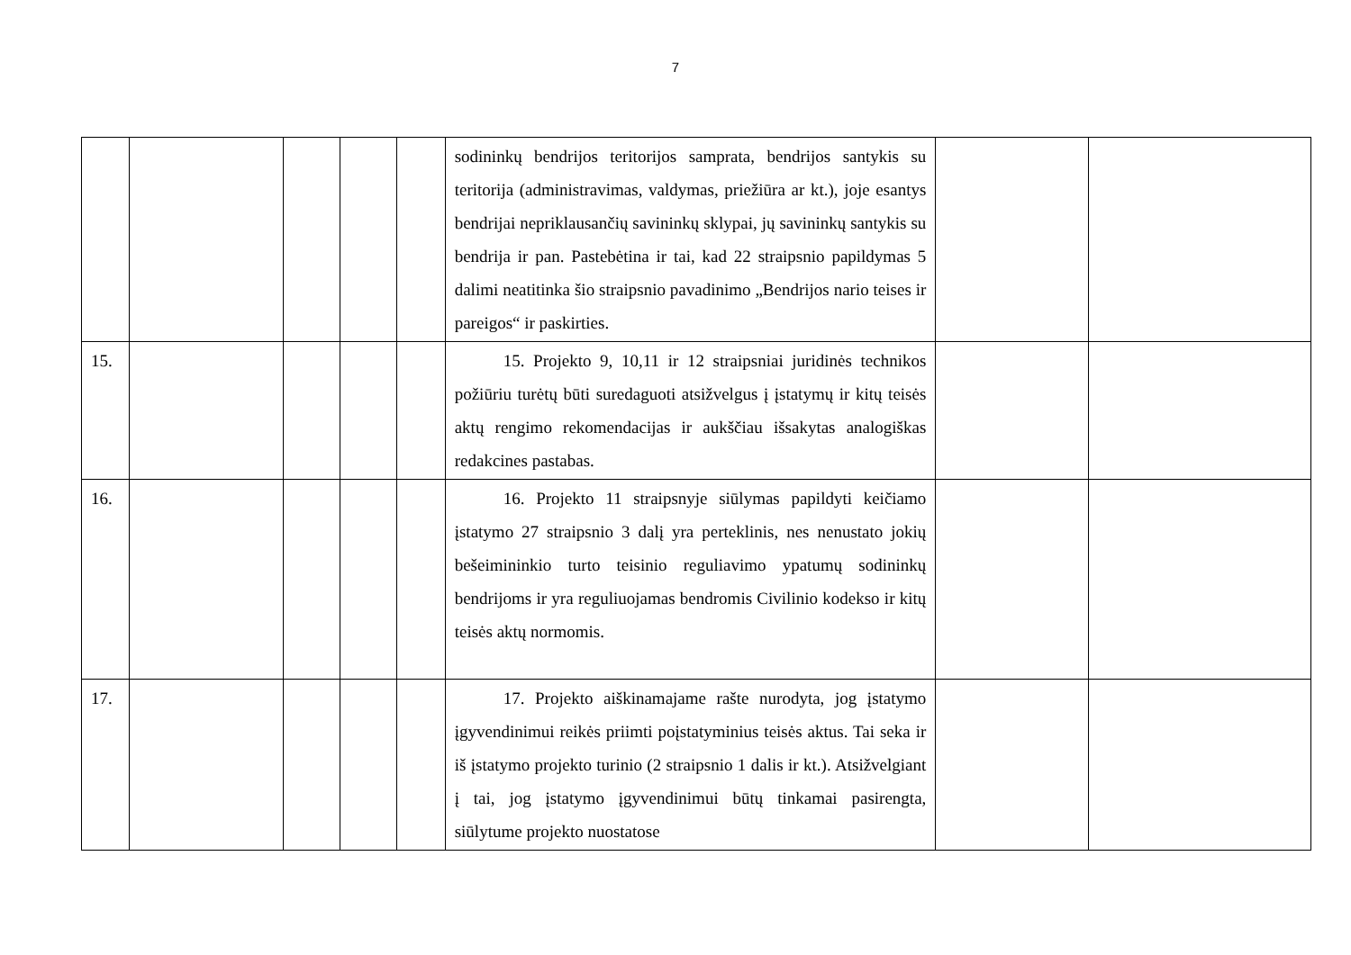7
| | | | | | sodininkų bendrijos teritorijos samprata, bendrijos santykis su teritorija (administravimas, valdymas, priežiūra ar kt.), joje esantys bendrijai nepriklausančių savininkų sklypai, jų savininkų santykis su bendrija ir pan. Pastebėtina ir tai, kad 22 straipsnio papildymas 5 dalimi neatitinka šio straipsnio pavadinimo „Bendrijos nario teises ir pareigos“ ir paskirties. | | |
| 15. | | | | | 15. Projekto 9, 10,11 ir 12 straipsniai juridinės technikos požiūriu turėtų būti suredaguoti atsižvelgus į įstatymų ir kitų teisės aktų rengimo rekomendacijas ir aukščiau išsakytas analogiškas redakcines pastabas. | | |
| 16. | | | | | 16. Projekto 11 straipsnyje siūlymas papildyti keičiamo įstatymo 27 straipsnio 3 dalį yra perteklinis, nes nenustato jokių bešeimininkio turto teisinio reguliavimo ypatumų sodininkų bendrijoms ir yra reguliuojamas bendromis Civilinio kodekso ir kitų teisės aktų normomis. | | |
| 17. | | | | | 17. Projekto aiškinamajame rašte nurodyta, jog įstatymo įgyvendinimui reikės priimti poįstatyminius teisės aktus. Tai seka ir iš įstatymo projekto turinio (2 straipsnio 1 dalis ir kt.). Atsižvelgiant į tai, jog įstatymo įgyvendinimui būtų tinkamai pasirengta, siūlytume projekto nuostatose | | |